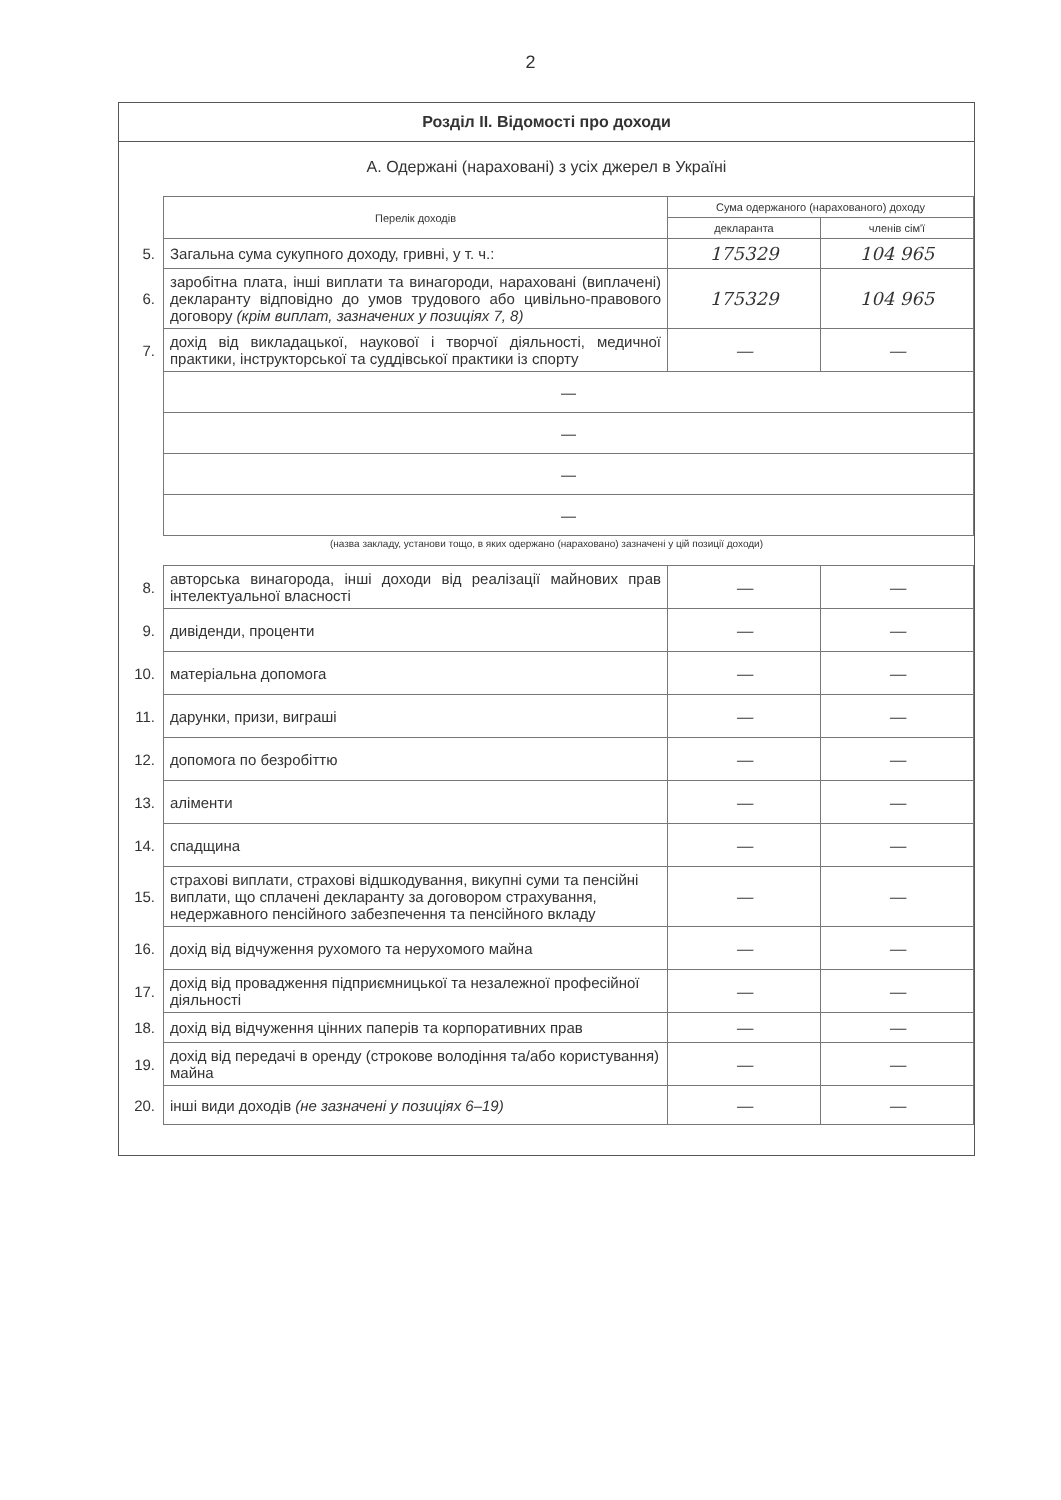2
Розділ II. Відомості про доходи
А. Одержані (нараховані) з усіх джерел в Україні
| | Перелік доходів | Сума одержаного (нарахованого) доходу | |
| | | декларанта | членів сім'ї |
| 5. | Загальна сума сукупного доходу, гривні, у т. ч.: | 175329 | 104 965 |
| 6. | заробітна плата, інші виплати та винагороди, нараховані (виплачені) декларанту відповідно до умов трудового або цивільно-правового договору (крім виплат, зазначених у позиціях 7, 8) | 175329 | 104 965 |
| 7. | дохід від викладацької, наукової і творчої діяльності, медичної практики, інструкторської та суддівської практики із спорту | — | — |
| | — | | |
| | — | | |
| | — | | |
| | — | | |
(назва закладу, установи тощо, в яких одержано (нараховано) зазначені у цій позиції доходи)
| 8. | авторська винагорода, інші доходи від реалізації майнових прав інтелектуальної власності | — | — |
| 9. | дивіденди, проценти | — | — |
| 10. | матеріальна допомога | — | — |
| 11. | дарунки, призи, виграші | — | — |
| 12. | допомога по безробіттю | — | — |
| 13. | аліменти | — | — |
| 14. | спадщина | — | — |
| 15. | страхові виплати, страхові відшкодування, викупні суми та пенсійні виплати, що сплачені декларанту за договором страхування, недержавного пенсійного забезпечення та пенсійного вкладу | — | — |
| 16. | дохід від відчуження рухомого та нерухомого майна | — | — |
| 17. | дохід від провадження підприємницької та незалежної професійної діяльності | — | — |
| 18. | дохід від відчуження цінних паперів та корпоративних прав | — | — |
| 19. | дохід від передачі в оренду (строкове володіння та/або користування) майна | — | — |
| 20. | інші види доходів (не зазначені у позиціях 6–19) | — | — |